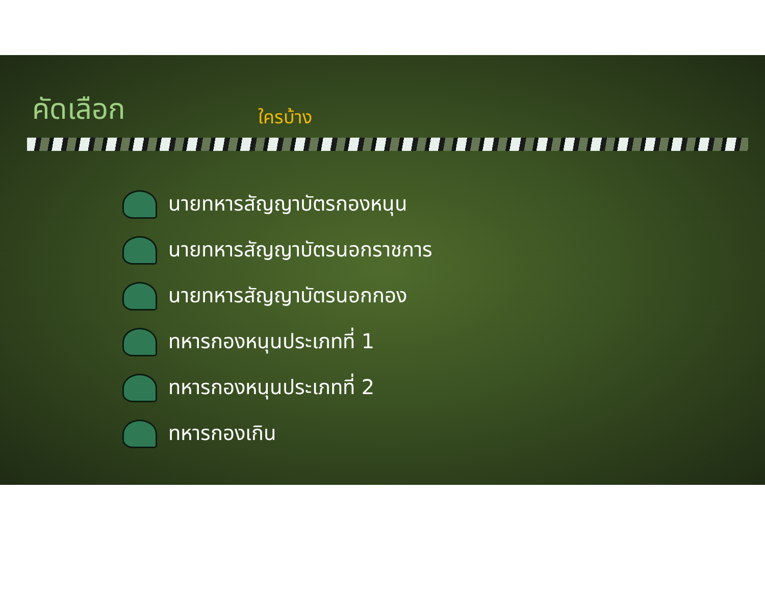คัดเลือก
ใครบ้าง
นายทหารสัญญาบัตรกองหนุน
นายทหารสัญญาบัตรนอกราชการ
นายทหารสัญญาบัตรนอกกอง
ทหารกองหนุนประเภทที่ 1
ทหารกองหนุนประเภทที่ 2
ทหารกองเกิน